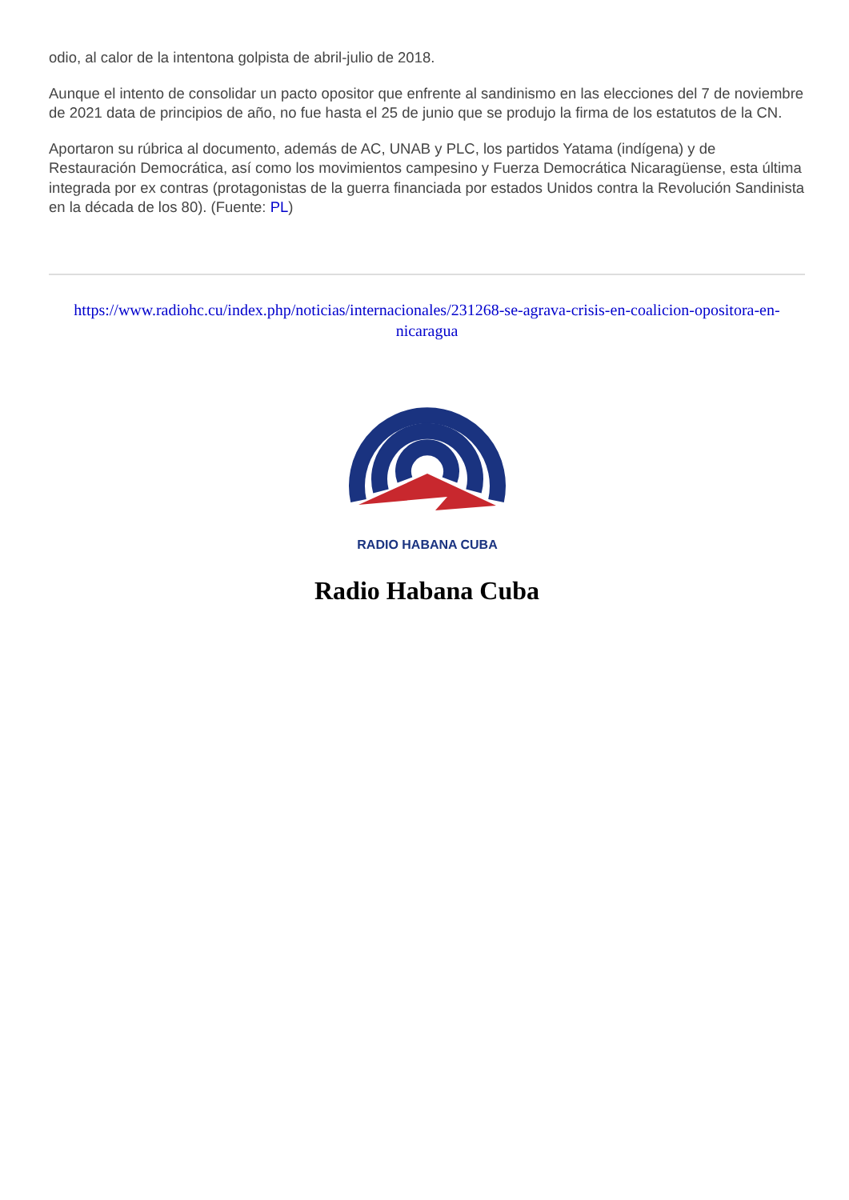odio, al calor de la intentona golpista de abril-julio de 2018.
Aunque el intento de consolidar un pacto opositor que enfrente al sandinismo en las elecciones del 7 de noviembre de 2021 data de principios de año, no fue hasta el 25 de junio que se produjo la firma de los estatutos de la CN.
Aportaron su rúbrica al documento, además de AC, UNAB y PLC, los partidos Yatama (indígena) y de Restauración Democrática, así como los movimientos campesino y Fuerza Democrática Nicaragüense, esta última integrada por ex contras (protagonistas de la guerra financiada por estados Unidos contra la Revolución Sandinista en la década de los 80). (Fuente: PL)
https://www.radiohc.cu/index.php/noticias/internacionales/231268-se-agrava-crisis-en-coalicion-opositora-en-nicaragua
RADIO HABANA CUBA
Radio Habana Cuba